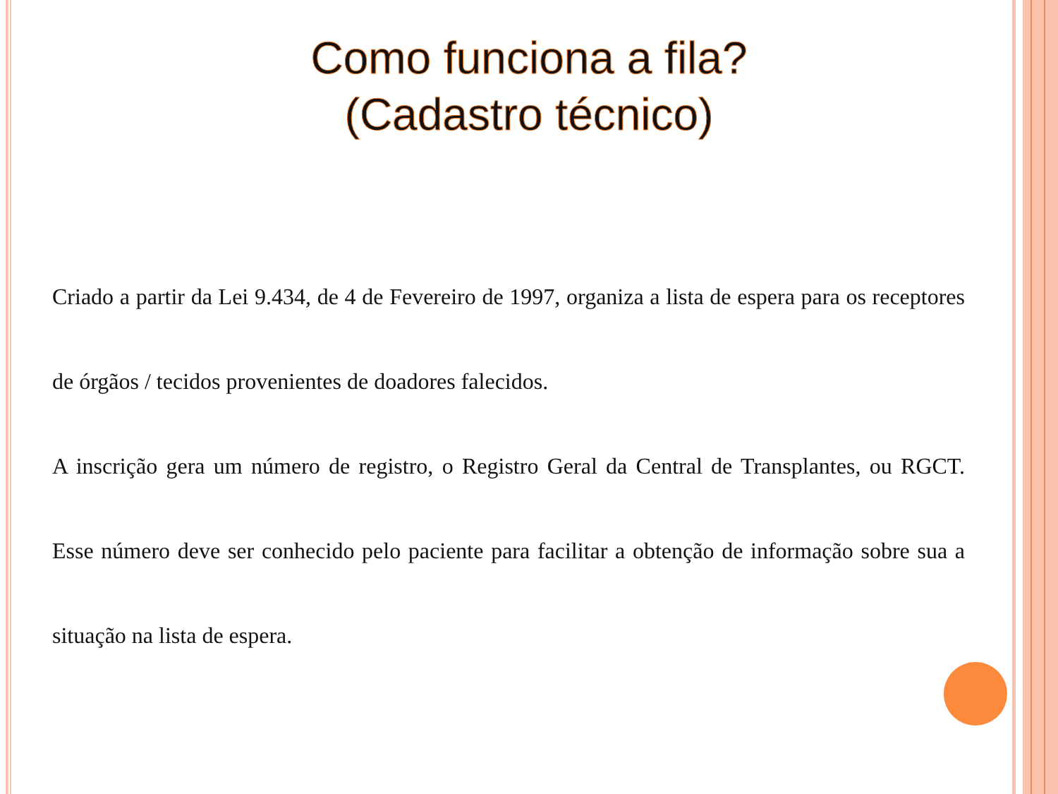Como funciona a fila?
(Cadastro técnico)
Criado a partir da Lei 9.434, de 4 de Fevereiro de 1997, organiza a lista de espera para os receptores de órgãos / tecidos provenientes de doadores falecidos.
A inscrição gera um número de registro, o Registro Geral da Central de Transplantes, ou RGCT. Esse número deve ser conhecido pelo paciente para facilitar a obtenção de informação sobre sua a situação na lista de espera.